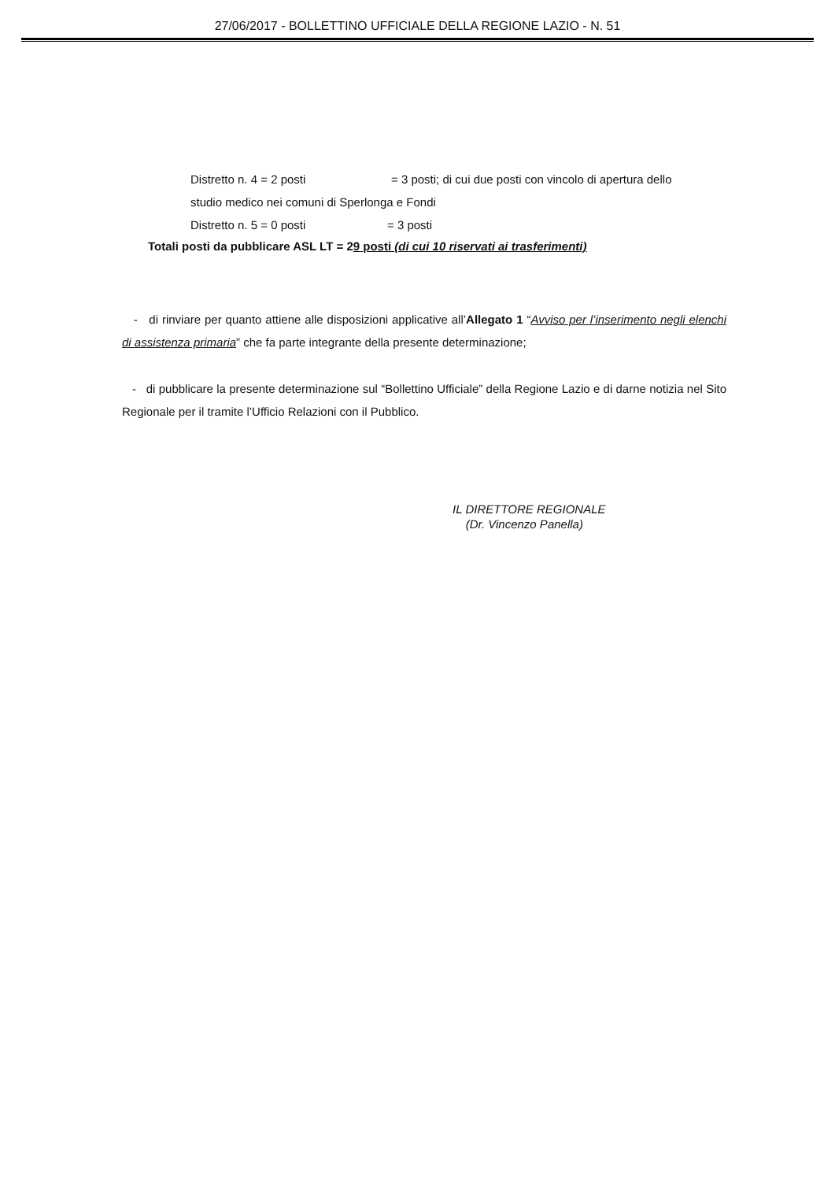27/06/2017 - BOLLETTINO UFFICIALE DELLA REGIONE LAZIO - N. 51
Distretto n. 4 = 2 posti = 3 posti; di cui due posti con vincolo di apertura dello
studio medico nei comuni di Sperlonga e Fondi
Distretto n. 5 = 0 posti = 3 posti
Totali posti da pubblicare ASL LT = 29 posti (di cui 10 riservati ai trasferimenti)
- di rinviare per quanto attiene alle disposizioni applicative all’Allegato 1 “Avviso per l’inserimento negli elenchi di assistenza primaria” che fa parte integrante della presente determinazione;
- di pubblicare la presente determinazione sul “Bollettino Ufficiale” della Regione Lazio e di darne notizia nel Sito Regionale per il tramite l’Ufficio Relazioni con il Pubblico.
IL DIRETTORE REGIONALE
(Dr. Vincenzo Panella)